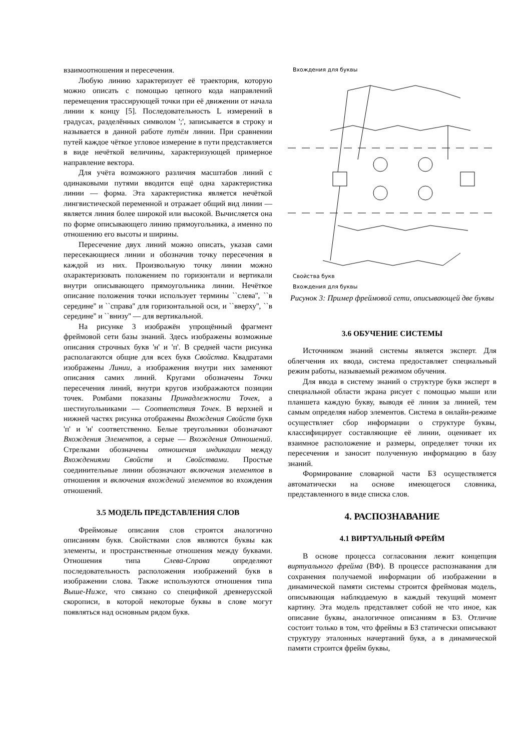взаимоотношения и пересечения.
Любую линию характеризует её траектория, которую можно описать с помощью цепного кода направлений перемещения трассирующей точки при её движении от начала линии к концу [5]. Последовательность L измерений в градусах, разделённых символом ';', записывается в строку и называется в данной работе путём линии. При сравнении путей каждое чёткое угловое измерение в пути представляется в виде нечёткой величины, характеризующей примерное направление вектора.
Для учёта возможного различия масштабов линий с одинаковыми путями вводится ещё одна характеристика линии — форма. Эта характеристика является нечёткой лингвистической переменной и отражает общий вид линии — является линия более широкой или высокой. Вычисляется она по форме описывающего линию прямоугольника, а именно по отношению его высоты и ширины.
Пересечение двух линий можно описать, указав сами пересекающиеся линии и обозначив точку пересечения в каждой из них. Произвольную точку линии можно охарактеризовать положением по горизонтали и вертикали внутри описывающего прямоугольника линии. Нечёткое описание положения точки использует термины ``слева'', ``в середине'' и ``справа'' для горизонтальной оси, и ``вверху'', ``в середине'' и ``внизу'' — для вертикальной.
На рисунке 3 изображён упрощённый фрагмент фреймовой сети базы знаний. Здесь изображены возможные описания строчных букв 'н' и 'п'. В средней части рисунка располагаются общие для всех букв Свойства. Квадратами изображены Линии, а изображения внутри них заменяют описания самих линий. Кругами обозначены Точки пересечения линий, внутри кругов изображаются позиции точек. Ромбами показаны Принадлежности Точек, а шестиугольниками — Соответствия Точек. В верхней и нижней частях рисунка отображены Вхождения Свойств букв 'п' и 'н' соответственно. Белые треугольники обозначают Вхождения Элементов, а серые — Вхождения Отношений. Стрелками обозначены отношения индикации между Вхождениями Свойств и Свойствами. Простые соединительные линии обозначают включения элементов в отношения и включения вхождений элементов во вхождения отношений.
3.5 МОДЕЛЬ ПРЕДСТАВЛЕНИЯ СЛОВ
Фреймовые описания слов строятся аналогично описаниям букв. Свойствами слов являются буквы как элементы, и пространственные отношения между буквами. Отношения типа Слева-Справа определяют последовательность расположения изображений букв в изображении слова. Также используются отношения типа Выше-Ниже, что связано со спецификой древнерусской скорописи, в которой некоторые буквы в слове могут появляться над основным рядом букв.
Вхождения для буквы
Свойства букв
Вхождения для буквы
Рисунок 3: Пример фреймовой сети, описывающей две буквы
3.6 ОБУЧЕНИЕ СИСТЕМЫ
Источником знаний системы является эксперт. Для облегчения их ввода, система предоставляет специальный режим работы, называемый режимом обучения.
Для ввода в систему знаний о структуре букв эксперт в специальной области экрана рисует с помощью мыши или планшета каждую букву, выводя её линия за линией, тем самым определяя набор элементов. Система в онлайн-режиме осуществляет сбор информации о структуре буквы, классифицирует составляющие её линии, оценивает их взаимное расположение и размеры, определяет точки их пересечения и заносит полученную информацию в базу знаний.
Формирование словарной части БЗ осуществляется автоматически на основе имеющегося словника, представленного в виде списка слов.
4. РАСПОЗНАВАНИЕ
4.1 ВИРТУАЛЬНЫЙ ФРЕЙМ
В основе процесса согласования лежит концепция виртуального фрейма (ВФ). В процессе распознавания для сохранения получаемой информации об изображении в динамической памяти системы строится фреймовая модель, описывающая наблюдаемую в каждый текущий момент картину. Эта модель представляет собой не что иное, как описание буквы, аналогичное описаниям в БЗ. Отличие состоит только в том, что фреймы в БЗ статически описывают структуру эталонных начертаний букв, а в динамической памяти строится фрейм буквы,